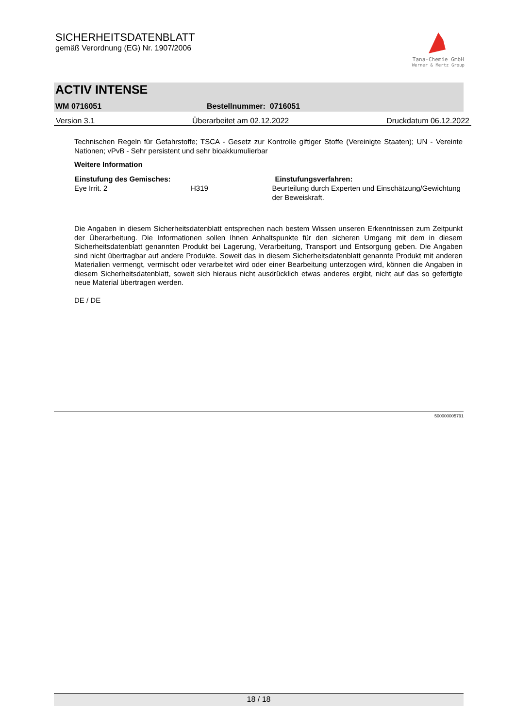SICHERHEITSDATENBLATT
gemäß Verordnung (EG) Nr. 1907/2006
Tana-Chemie GmbH
Werner & Mertz Group
ACTIV INTENSE
WM 0716051 Bestellnummer: 0716051
Version 3.1 Überarbeitet am 02.12.2022 Druckdatum 06.12.2022
Technischen Regeln für Gefahrstoffe; TSCA - Gesetz zur Kontrolle giftiger Stoffe (Vereinigte Staaten); UN - Vereinte Nationen; vPvB - Sehr persistent und sehr bioakkumulierbar
Weitere Information
| Einstufung des Gemisches: | | Einstufungsverfahren: |
| --- | --- | --- |
| Eye Irrit. 2 | H319 | Beurteilung durch Experten und Einschätzung/Gewichtung der Beweiskraft. |
Die Angaben in diesem Sicherheitsdatenblatt entsprechen nach bestem Wissen unseren Erkenntnissen zum Zeitpunkt der Überarbeitung. Die Informationen sollen Ihnen Anhaltspunkte für den sicheren Umgang mit dem in diesem Sicherheitsdatenblatt genannten Produkt bei Lagerung, Verarbeitung, Transport und Entsorgung geben. Die Angaben sind nicht übertragbar auf andere Produkte. Soweit das in diesem Sicherheitsdatenblatt genannte Produkt mit anderen Materialien vermengt, vermischt oder verarbeitet wird oder einer Bearbeitung unterzogen wird, können die Angaben in diesem Sicherheitsdatenblatt, soweit sich hieraus nicht ausdrücklich etwas anderes ergibt, nicht auf das so gefertigte neue Material übertragen werden.
DE / DE
500000005791
18 / 18